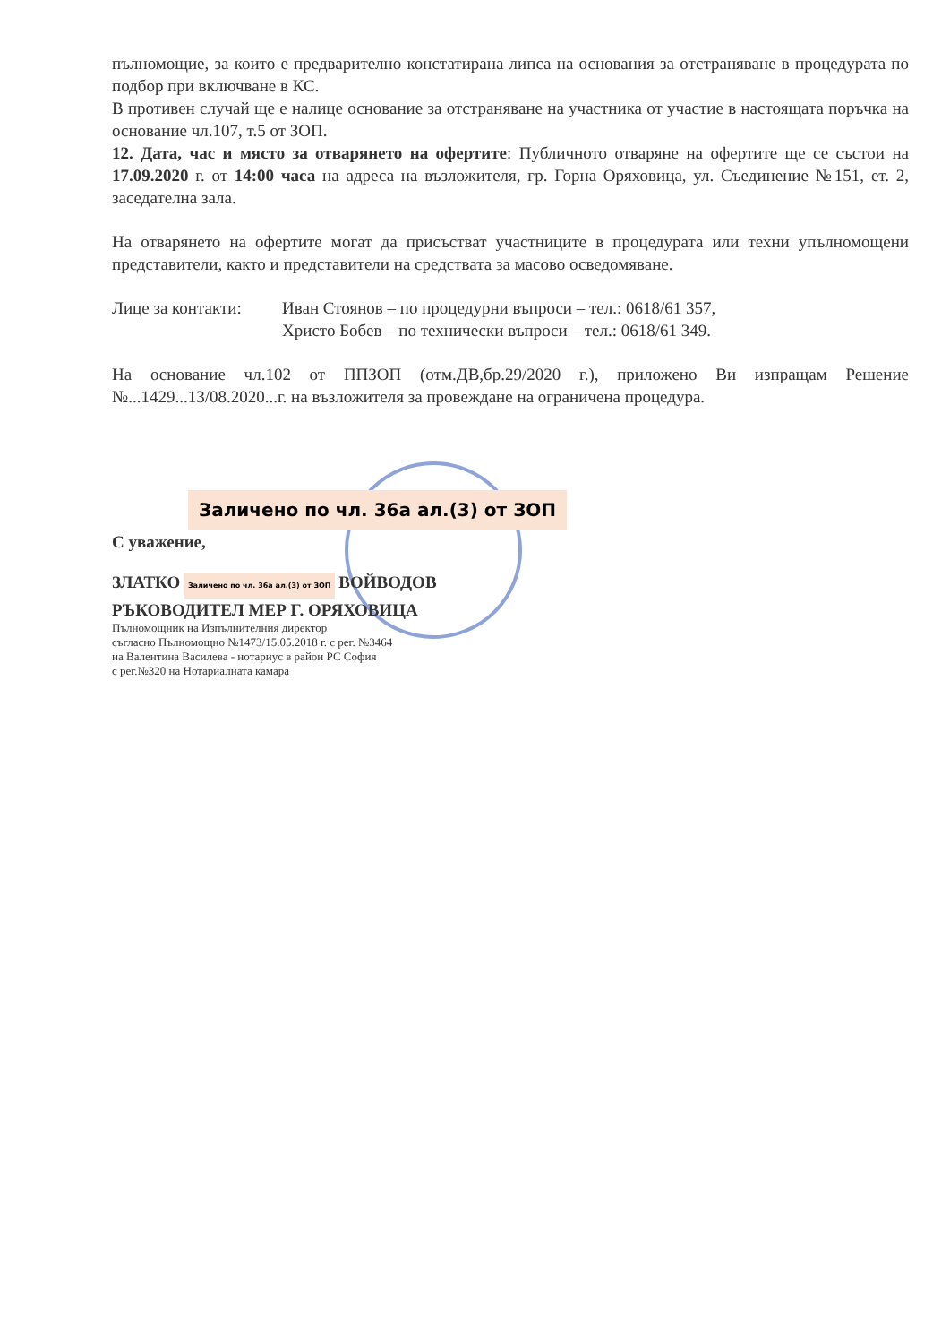пълномощие, за които е предварително констатирана липса на основания за отстраняване в процедурата по подбор при включване в КС.
В противен случай ще е налице основание за отстраняване на участника от участие в настоящата поръчка на основание чл.107, т.5 от ЗОП.
12. Дата, час и място за отварянето на офертите: Публичното отваряне на офертите ще се състои на 17.09.2020 г. от 14:00 часа на адреса на възложителя, гр. Горна Оряховица, ул. Съединение №151, ет. 2, заседателна зала.
На отварянето на офертите могат да присъстват участниците в процедурата или техни упълномощени представители, както и представители на средствата за масово осведомяване.
Лице за контакти:
Иван Стоянов – по процедурни въпроси – тел.: 0618/61 357,
Христо Бобев – по технически въпроси – тел.: 0618/61 349.
На основание чл.102 от ППЗОП (отм.ДВ,бр.29/2020 г.), приложено Ви изпращам Решение №...1429...13/08.2020...г. на възложителя за провеждане на ограничена процедура.
Заличено по чл. 36а ал.(3) от ЗОП
С уважение,
ЗЛАТКО Заличено по чл. 36а ал.(3) от ЗОП ВОЙВОДОВ
РЪКОВОДИТЕЛ МЕР Г. ОРЯХОВИЦА
Пълномощник на Изпълнителния директор
съгласно Пълномощно №1473/15.05.2018 г. с рег. №3464
на Валентина Василева - нотариус в район РС София
с рег.№320 на Нотариалната камара